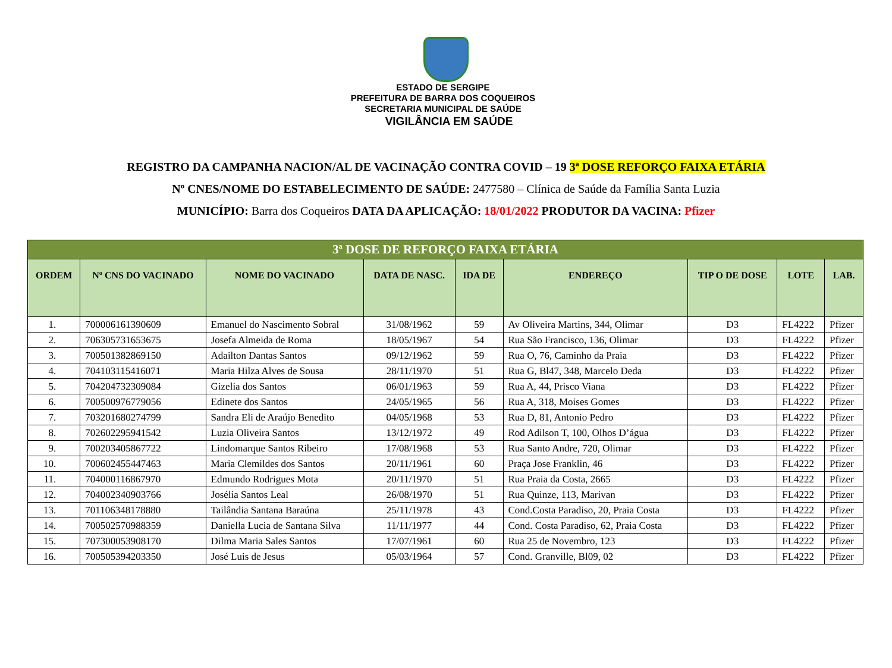ESTADO DE SERGIPE
PREFEITURA DE BARRA DOS COQUEIROS
SECRETARIA MUNICIPAL DE SAÚDE
VIGILÂNCIA EM SAÚDE
REGISTRO DA CAMPANHA NACION/AL DE VACINAÇÃO CONTRA COVID – 19 3ª DOSE REFORÇO FAIXA ETÁRIA
Nº CNES/NOME DO ESTABELECIMENTO DE SAÚDE: 2477580 – Clínica de Saúde da Família Santa Luzia
MUNICÍPIO: Barra dos Coqueiros DATA DA APLICAÇÃO: 18/01/2022 PRODUTOR DA VACINA: Pfizer
| 3ª DOSE DE REFORÇO FAIXA ETÁRIA | | | | | | | | |
| --- | --- | --- | --- | --- | --- | --- | --- | --- |
| ORDEM | Nº CNS DO VACINADO | NOME DO VACINADO | DATA DE NASC. | IDA DE | ENDEREÇO | TIP O DE DOSE | LOTE | LAB. |
| 1. | 700006161390609 | Emanuel do Nascimento Sobral | 31/08/1962 | 59 | Av Oliveira Martins, 344, Olimar | D3 | FL4222 | Pfizer |
| 2. | 706305731653675 | Josefa Almeida de Roma | 18/05/1967 | 54 | Rua São Francisco, 136, Olimar | D3 | FL4222 | Pfizer |
| 3. | 700501382869150 | Adailton Dantas Santos | 09/12/1962 | 59 | Rua O, 76, Caminho da Praia | D3 | FL4222 | Pfizer |
| 4. | 704103115416071 | Maria Hilza Alves de Sousa | 28/11/1970 | 51 | Rua G, Bl47, 348, Marcelo Deda | D3 | FL4222 | Pfizer |
| 5. | 704204732309084 | Gizelia dos Santos | 06/01/1963 | 59 | Rua A, 44, Prisco Viana | D3 | FL4222 | Pfizer |
| 6. | 700500976779056 | Edinete dos Santos | 24/05/1965 | 56 | Rua A, 318, Moises Gomes | D3 | FL4222 | Pfizer |
| 7. | 703201680274799 | Sandra Eli de Araújo Benedito | 04/05/1968 | 53 | Rua D, 81, Antonio Pedro | D3 | FL4222 | Pfizer |
| 8. | 702602295941542 | Luzia Oliveira Santos | 13/12/1972 | 49 | Rod Adilson T, 100, Olhos D’água | D3 | FL4222 | Pfizer |
| 9. | 700203405867722 | Lindomarque Santos Ribeiro | 17/08/1968 | 53 | Rua Santo Andre, 720, Olimar | D3 | FL4222 | Pfizer |
| 10. | 700602455447463 | Maria Clemildes dos Santos | 20/11/1961 | 60 | Praça Jose Franklin, 46 | D3 | FL4222 | Pfizer |
| 11. | 704000116867970 | Edmundo Rodrigues Mota | 20/11/1970 | 51 | Rua Praia da Costa, 2665 | D3 | FL4222 | Pfizer |
| 12. | 704002340903766 | Josélia Santos Leal | 26/08/1970 | 51 | Rua Quinze, 113, Marivan | D3 | FL4222 | Pfizer |
| 13. | 701106348178880 | Tailândia Santana Baraúna | 25/11/1978 | 43 | Cond.Costa Paradiso, 20, Praia Costa | D3 | FL4222 | Pfizer |
| 14. | 700502570988359 | Daniella Lucia de Santana Silva | 11/11/1977 | 44 | Cond. Costa Paradiso, 62, Praia Costa | D3 | FL4222 | Pfizer |
| 15. | 707300053908170 | Dilma Maria Sales Santos | 17/07/1961 | 60 | Rua 25 de Novembro, 123 | D3 | FL4222 | Pfizer |
| 16. | 700505394203350 | José Luis de Jesus | 05/03/1964 | 57 | Cond. Granville, Bl09, 02 | D3 | FL4222 | Pfizer |